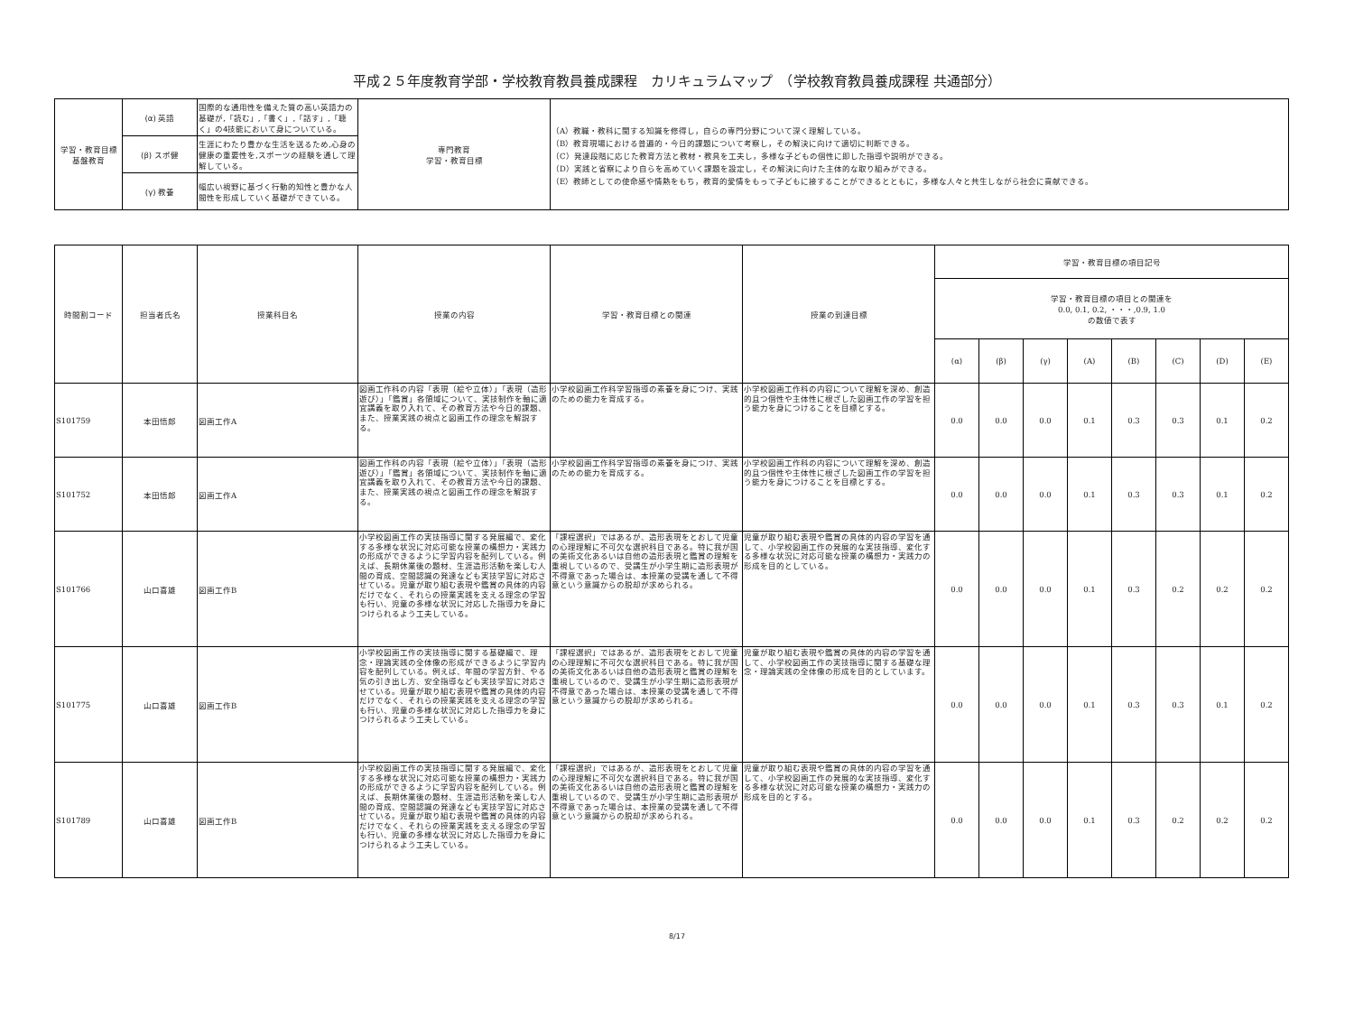平成２５年度教育学部・学校教育教員養成課程　カリキュラムマップ　（学校教育教員養成課程 共通部分）
| 学習・教育目標 基盤教育 | (α) 英語 | 国際的な通用性を備えた質の高い英語力の基礎が,「読む」,「書く」,「話す」,「聴く」の4技能において身についている。 | 専門教育 学習・教育目標 | （A）教職・教科に関する知識を修得し，自らの専門分野について深く理解している。 （B）教育現場における普遍的・今日的課題について考察し，その解決に向けて適切に判断できる。 （C）発達段階に応じた教育方法と教材・教具を工夫し，多様な子どもの個性に即した指導や説明ができる。 （D）実践と省察により自らを高めていく課題を設定し，その解決に向けた主体的な取り組みができる。 （E）教師としての使命感や情熱をもち，教育的愛情をもって子どもに接することができるとともに，多様な人々と共生しながら社会に貢献できる。 |
| | (β) スポ健 | 生涯にわたり豊かな生活を送るため,心身の健康の重要性を,スポーツの経験を通して理解している。 | | |
| | (γ) 教養 | 幅広い視野に基づく行動的知性と豊かな人間性を形成していく基礎ができている。 | | |
| 時間割コード | 担当者氏名 | 授業科目名 | 授業の内容 | 学習・教育目標との関連 | 授業の到達目標 | 学習・教育目標の項目記号 | | | | | | | |
| --- | --- | --- | --- | --- | --- | --- | --- | --- | --- | --- | --- | --- | --- |
| | | | | | | 学習・教育目標の項目との関連を 0.0, 0.1, 0.2, ・・・,0.9, 1.0 の数値で表す | | | | | | | |
| | | | | | | (α) | (β) | (γ) | (A) | (B) | (C) | (D) | (E) |
| S101759 | 本田悟郎 | 図画工作A | 図画工作科の内容「表現（絵や立体）」「表現（造形遊び）」「鑑賞」各領域について、実技制作を軸に適宜講義を取り入れて、その教育方法や今日的課題、また、授業実践の視点と図画工作の理念を解説する。 | 小学校図画工作科学習指導の素養を身につけ、実践のための能力を育成する。 | 小学校図画工作科の内容について理解を深め、創造的且つ個性や主体性に根ざした図画工作の学習を担う能力を身につけることを目標とする。 | 0.0 | 0.0 | 0.0 | 0.1 | 0.3 | 0.3 | 0.1 | 0.2 |
| S101752 | 本田悟郎 | 図画工作A | 図画工作科の内容「表現（絵や立体）」「表現（造形遊び）」「鑑賞」各領域について、実技制作を軸に適宜講義を取り入れて、その教育方法や今日的課題、また、授業実践の視点と図画工作の理念を解説する。 | 小学校図画工作科学習指導の素養を身につけ、実践のための能力を育成する。 | 小学校図画工作科の内容について理解を深め、創造的且つ個性や主体性に根ざした図画工作の学習を担う能力を身につけることを目標とする。 | 0.0 | 0.0 | 0.0 | 0.1 | 0.3 | 0.3 | 0.1 | 0.2 |
| S101766 | 山口喜雄 | 図画工作B | 小学校図画工作の実技指導に関する発展編で、変化する多様な状況に対応可能な授業の構想力・実践力の形成ができるように学習内容を配列している。例えば、長期休業後の題材、生涯造形活動を楽しむ人間の育成、空間認識の発達なども実技学習に対応させている。児童が取り組む表現や鑑賞の具体的内容だけでなく、それらの授業実践を支える理念の学習も行い、児童の多様な状況に対応した指導力を身につけられるよう工夫している。 | 「課程選択」ではあるが、造形表現をとおして児童の心理理解に不可欠な選択科目である。特に我が国の美術文化あるいは自他の造形表現と鑑賞の理解を重視しているので、受講生が小学生期に造形表現が不得意であった場合は、本授業の受講を通して不得意という意識からの脱却が求められる。 | 児童が取り組む表現や鑑賞の具体的内容の学習を通して、小学校図画工作の発展的な実技指導、変化する多様な状況に対応可能な授業の構想力・実践力の形成を目的としている。 | 0.0 | 0.0 | 0.0 | 0.1 | 0.3 | 0.2 | 0.2 | 0.2 |
| S101775 | 山口喜雄 | 図画工作B | 小学校図画工作の実技指導に関する基礎編で、理念・理論実践の全体像の形成ができるように学習内容を配列している。例えば、年間の学習方針、やる気の引き出し方、安全指導なども実技学習に対応させている。児童が取り組む表現や鑑賞の具体的内容だけでなく、それらの授業実践を支える理念の学習も行い、児童の多様な状況に対応した指導力を身につけられるよう工夫している。 | 「課程選択」ではあるが、造形表現をとおして児童の心理理解に不可欠な選択科目である。特に我が国の美術文化あるいは自他の造形表現と鑑賞の理解を重視しているので、受講生が小学生期に造形表現が不得意であった場合は、本授業の受講を通して不得意という意識からの脱却が求められる。 | 児童が取り組む表現や鑑賞の具体的内容の学習を通して、小学校図画工作の実技指導に関する基礎な理念・理論実践の全体像の形成を目的としています。 | 0.0 | 0.0 | 0.0 | 0.1 | 0.3 | 0.3 | 0.1 | 0.2 |
| S101789 | 山口喜雄 | 図画工作B | 小学校図画工作の実技指導に関する発展編で、変化する多様な状況に対応可能な授業の構想力・実践力の形成ができるように学習内容を配列している。例えば、長期休業後の題材、生涯造形活動を楽しむ人間の育成、空間認識の発達なども実技学習に対応させている。児童が取り組む表現や鑑賞の具体的内容だけでなく、それらの授業実践を支える理念の学習も行い、児童の多様な状況に対応した指導力を身につけられるよう工夫している。 | 「課程選択」ではあるが、造形表現をとおして児童の心理理解に不可欠な選択科目である。特に我が国の美術文化あるいは自他の造形表現と鑑賞の理解を重視しているので、受講生が小学生期に造形表現が不得意であった場合は、本授業の受講を通して不得意という意識からの脱却が求められる。 | 児童が取り組む表現や鑑賞の具体的内容の学習を通して、小学校図画工作の発展的な実技指導、変化する多様な状況に対応可能な授業の構想力・実践力の形成を目的とする。 | 0.0 | 0.0 | 0.0 | 0.1 | 0.3 | 0.2 | 0.2 | 0.2 |
8/17